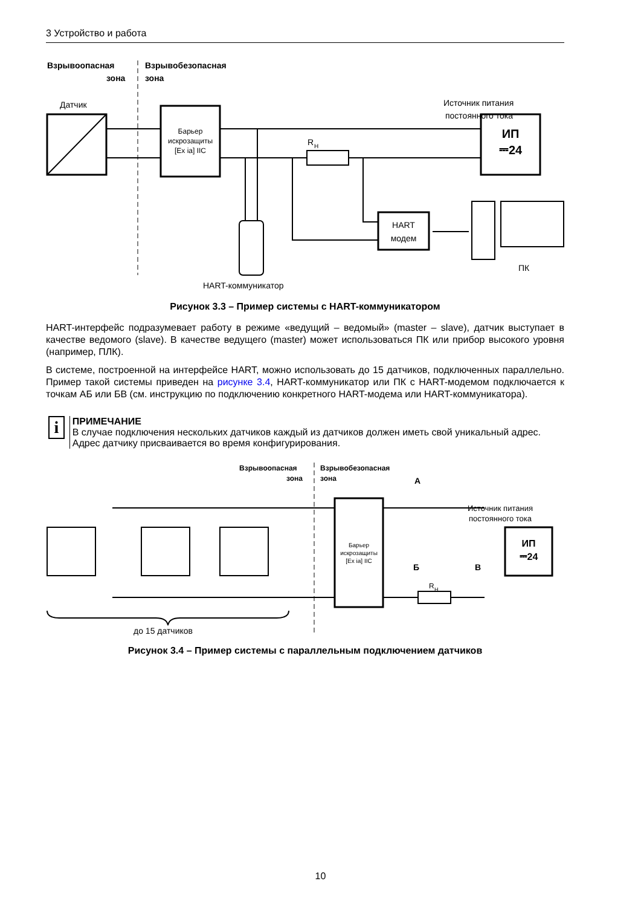3 Устройство и работа
Взрывоопасная
зона
Взрывобезопасная
зона
Датчик
Барьер
искрозащиты
[Ex ia] IIC
R
Н
HART
модем
Источник питания
постоянного тока
ИП
⎓24
ПК
HART-коммуникатор
Рисунок 3.3 – Пример системы с HART-коммуникатором
HART-интерфейс подразумевает работу в режиме «ведущий – ведомый» (master – slave), датчик выступает в качестве ведомого (slave). В качестве ведущего (master) может использоваться ПК или прибор высокого уровня (например, ПЛК).
В системе, построенной на интерфейсе HART, можно использовать до 15 датчиков, подключенных параллельно. Пример такой системы приведен на рисунке 3.4, HART-коммуникатор или ПК с HART-модемом подключается к точкам АБ или БВ (см. инструкцию по подключению конкретного HART-модема или HART-коммуникатора).
i
ПРИМЕЧАНИЕ
В случае подключения нескольких датчиков каждый из датчиков должен иметь свой уникальный адрес. Адрес датчику присваивается во время конфигурирования.
Взрывоопасная
зона
Взрывобезопасная
зона
Источник питания
постоянного тока
ИП
⎓24
Барьер
искрозащиты
[Ex ia] IIC
А
Б
В
R
Н
до 15 датчиков
Рисунок 3.4 – Пример системы с параллельным подключением датчиков
10